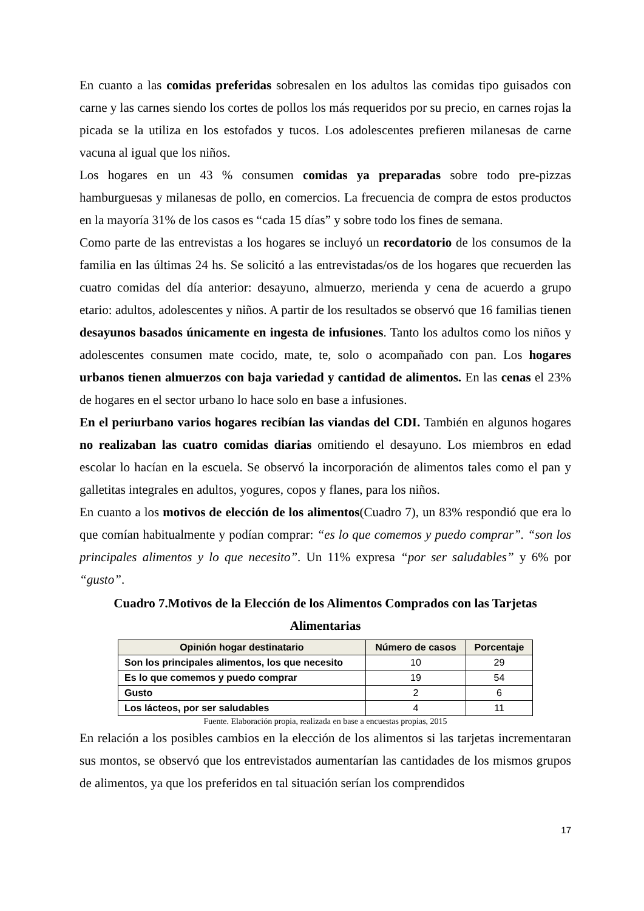En cuanto a las comidas preferidas sobresalen en los adultos las comidas tipo guisados con carne y las carnes siendo los cortes de pollos los más requeridos por su precio, en carnes rojas la picada se la utiliza en los estofados y tucos. Los adolescentes prefieren milanesas de carne vacuna al igual que los niños.
Los hogares en un 43 % consumen comidas ya preparadas sobre todo pre-pizzas hamburguesas y milanesas de pollo, en comercios. La frecuencia de compra de estos productos en la mayoría 31% de los casos es “cada 15 días” y sobre todo los fines de semana.
Como parte de las entrevistas a los hogares se incluyó un recordatorio de los consumos de la familia en las últimas 24 hs. Se solicitó a las entrevistadas/os de los hogares que recuerden las cuatro comidas del día anterior: desayuno, almuerzo, merienda y cena de acuerdo a grupo etario: adultos, adolescentes y niños. A partir de los resultados se observó que 16 familias tienen desayunos basados únicamente en ingesta de infusiones. Tanto los adultos como los niños y adolescentes consumen mate cocido, mate, te, solo o acompañado con pan. Los hogares urbanos tienen almuerzos con baja variedad y cantidad de alimentos. En las cenas el 23% de hogares en el sector urbano lo hace solo en base a infusiones.
En el periurbano varios hogares recibían las viandas del CDI. También en algunos hogares no realizaban las cuatro comidas diarias omitiendo el desayuno. Los miembros en edad escolar lo hacían en la escuela. Se observó la incorporación de alimentos tales como el pan y galletitas integrales en adultos, yogures, copos y flanes, para los niños.
En cuanto a los motivos de elección de los alimentos(Cuadro 7), un 83% respondió que era lo que comían habitualmente y podían comprar: “es lo que comemos y puedo comprar”. “son los principales alimentos y lo que necesito”. Un 11% expresa “por ser saludables” y 6% por “gusto”.
Cuadro 7.Motivos de la Elección de los Alimentos Comprados con las Tarjetas Alimentarias
| Opinión hogar destinatario | Número de casos | Porcentaje |
| --- | --- | --- |
| Son los principales alimentos, los que necesito | 10 | 29 |
| Es lo que comemos y puedo comprar | 19 | 54 |
| Gusto | 2 | 6 |
| Los lácteos, por ser saludables | 4 | 11 |
Fuente. Elaboración propia, realizada en base a encuestas propias, 2015
En relación a los posibles cambios en la elección de los alimentos si las tarjetas incrementaran sus montos, se observó que los entrevistados aumentarían las cantidades de los mismos grupos de alimentos, ya que los preferidos en tal situación serían los comprendidos
17